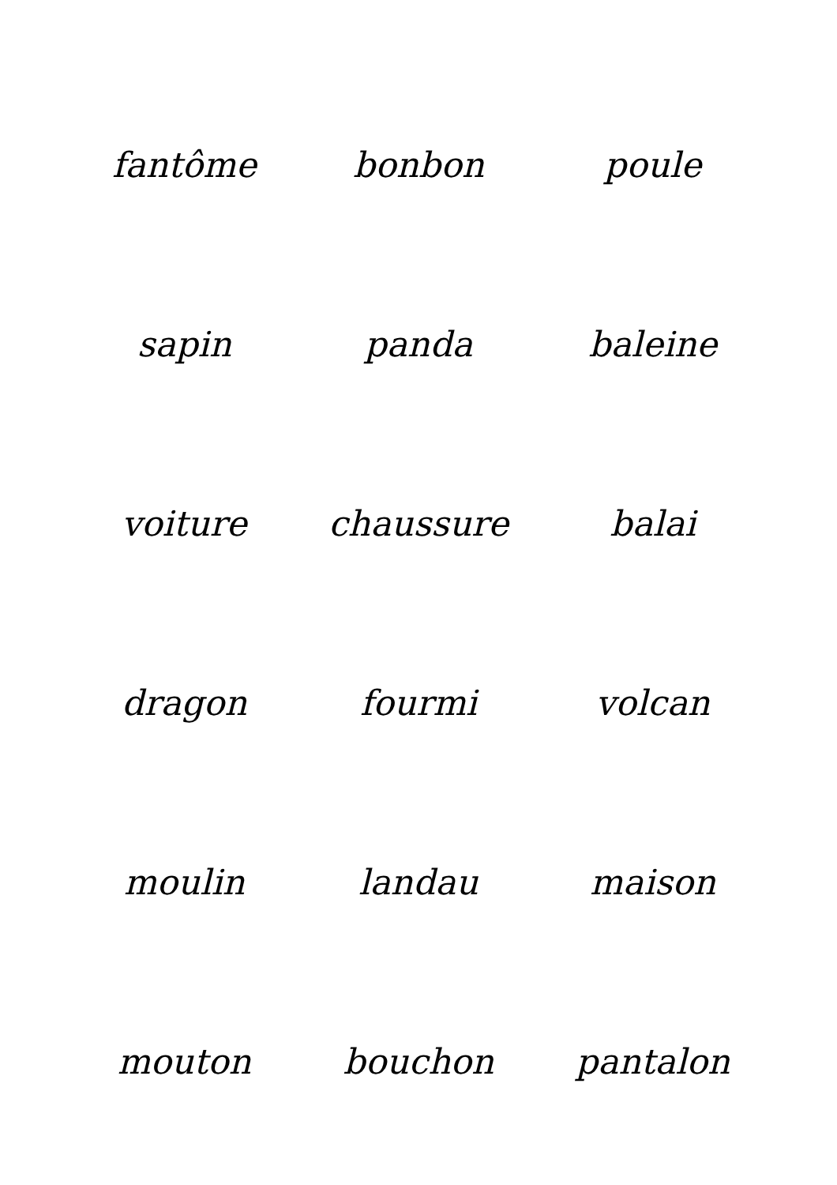| fantôme | bonbon | poule |
| sapin | panda | baleine |
| voiture | chaussure | balai |
| dragon | fourmi | volcan |
| moulin | landau | maison |
| mouton | bouchon | pantalon |